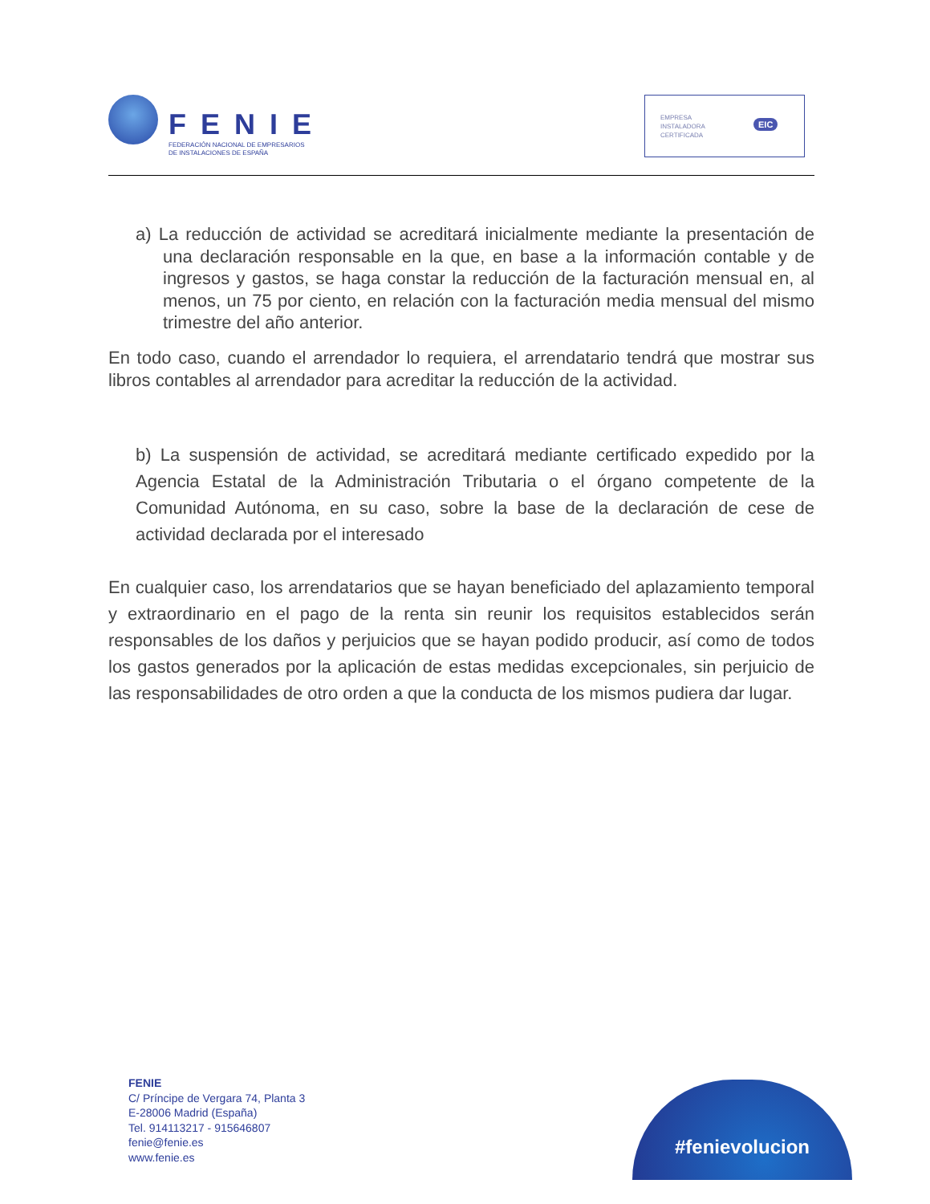FENIE
FEDERACIÓN NACIONAL DE EMPRESARIOS
DE INSTALACIONES DE ESPAÑA
EMPRESA
INSTALADORA
CERTIFICADA
EIC
a) La reducción de actividad se acreditará inicialmente mediante la presentación de una declaración responsable en la que, en base a la información contable y de ingresos y gastos, se haga constar la reducción de la facturación mensual en, al menos, un 75 por ciento, en relación con la facturación media mensual del mismo trimestre del año anterior.
En todo caso, cuando el arrendador lo requiera, el arrendatario tendrá que mostrar sus libros contables al arrendador para acreditar la reducción de la actividad.
b) La suspensión de actividad, se acreditará mediante certificado expedido por la Agencia Estatal de la Administración Tributaria o el órgano competente de la Comunidad Autónoma, en su caso, sobre la base de la declaración de cese de actividad declarada por el interesado
En cualquier caso, los arrendatarios que se hayan beneficiado del aplazamiento temporal y extraordinario en el pago de la renta sin reunir los requisitos establecidos serán responsables de los daños y perjuicios que se hayan podido producir, así como de todos los gastos generados por la aplicación de estas medidas excepcionales, sin perjuicio de las responsabilidades de otro orden a que la conducta de los mismos pudiera dar lugar.
FENIE
C/ Príncipe de Vergara 74, Planta 3
E-28006 Madrid (España)
Tel. 914113217 - 915646807
fenie@fenie.es
www.fenie.es
#fenievolucion